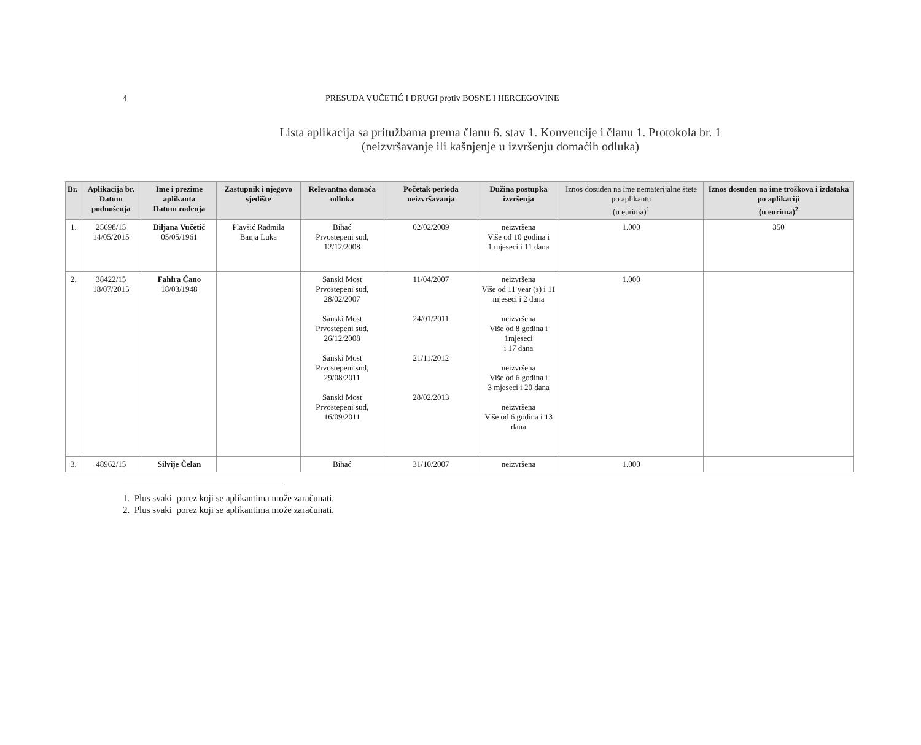4 PRESUDA VUČETIĆ I DRUGI protiv BOSNE I HERCEGOVINE
Lista aplikacija sa pritužbama prema članu 6. stav 1. Konvencije i članu 1. Protokola br. 1
(neizvršavanje ili kašnjenje u izvršenju domaćih odluka)
| Br. | Aplikacija br. Datum podnošenja | Ime i prezime aplikanta Datum rođenja | Zastupnik i njegovo sjedište | Relevantna domaća odluka | Početak perioda neizvršavanja | Dužina postupka izvršenja | Iznos dosuđen na ime nematerijalne štete po aplikantu (u eurima)<sup>1</sup> | Iznos dosuđen na ime troškova i izdataka po aplikaciji (u eurima)<sup>2</sup> |
| --- | --- | --- | --- | --- | --- | --- | --- | --- |
| 1. | 25698/15 14/05/2015 | Biljana Vučetić 05/05/1961 | Plavšić Radmila Banja Luka | Bihać Prvostepeni sud, 12/12/2008 | 02/02/2009 | neizvršena Više od 10 godina i 1 mjeseci i 11 dana | 1.000 | 350 |
| 2. | 38422/15 18/07/2015 | Fahira Ćano 18/03/1948 | | Sanski Most Prvostepeni sud, 28/02/2007 Sanski Most Prvostepeni sud, 26/12/2008 Sanski Most Prvostepeni sud, 29/08/2011 Sanski Most Prvostepeni sud, 16/09/2011 | 11/04/2007 24/01/2011 21/11/2012 28/02/2013 | neizvršena Više od 11 year (s) i 11 mjeseci i 2 dana neizvršena Više od 8 godina i 1mjeseci i 17 dana neizvršena Više od 6 godina i 3 mjeseci i 20 dana neizvršena Više od 6 godina i 13 dana | 1.000 | |
| 3. | 48962/15 | Silvije Čelan | | Bihać | 31/10/2007 | neizvršena | 1.000 | |
1. Plus svaki porez koji se aplikantima može zaračunati.
2. Plus svaki porez koji se aplikantima može zaračunati.